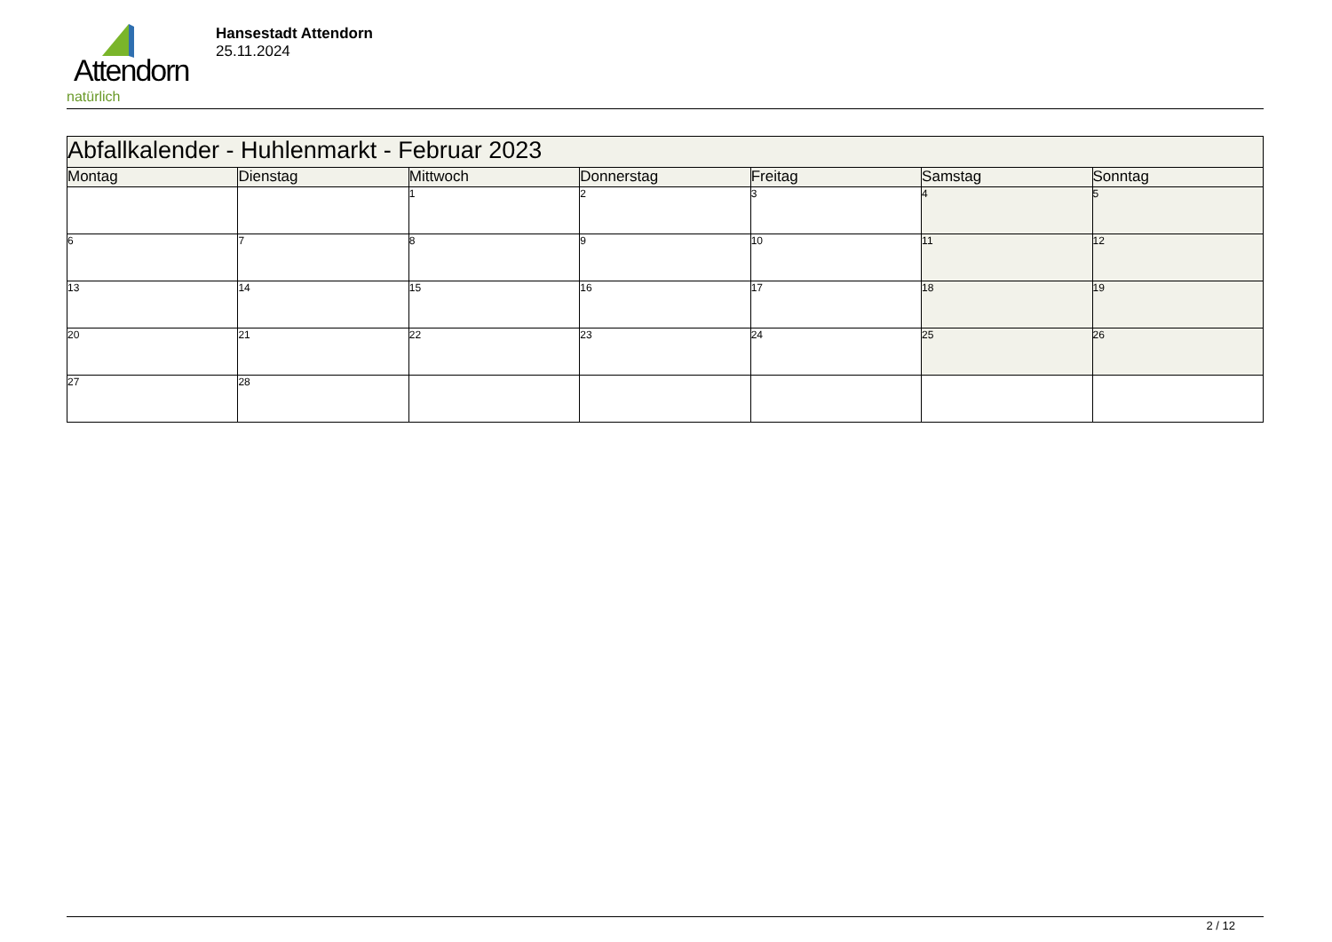Attendorn
natürlich
Hansestadt Attendorn
25.11.2024
| Abfallkalender - Huhlenmarkt - Februar 2023 | | | | | | |
| Montag | Dienstag | Mittwoch | Donnerstag | Freitag | Samstag | Sonntag |
| | | 1 | 2 | 3 | 4 | 5 |
| 6 | 7 | 8 | 9 | 10 | 11 | 12 |
| 13 | 14 | 15 | 16 | 17 | 18 | 19 |
| 20 | 21 | 22 | 23 | 24 | 25 | 26 |
| 27 | 28 | | | | | |
2 / 12